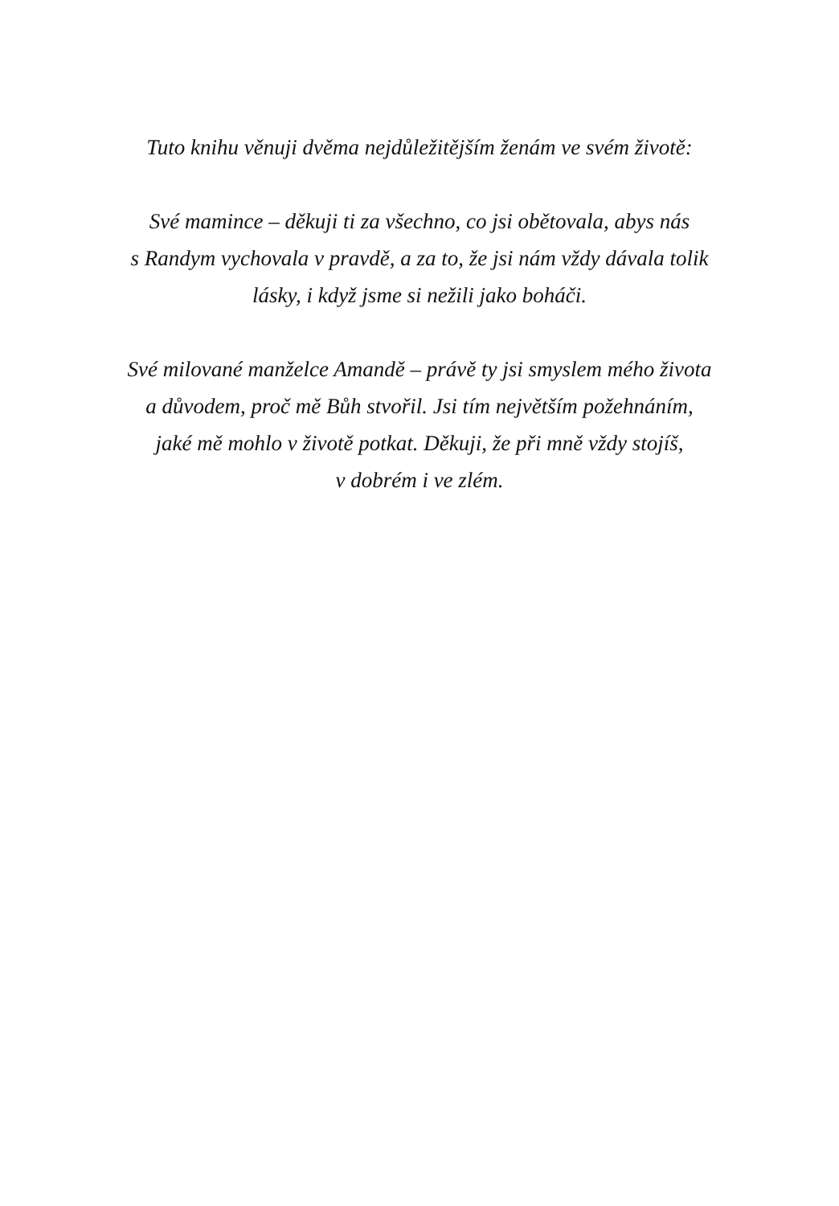Tuto knihu věnuji dvěma nejdůležitějším ženám ve svém životě:
Své mamince – děkuji ti za všechno, co jsi obětovala, abys nás
s Randym vychovala v pravdě, a za to, že jsi nám vždy dávala tolik
lásky, i když jsme si nežili jako boháči.
Své milované manželce Amandě – právě ty jsi smyslem mého života
a důvodem, proč mě Bůh stvořil. Jsi tím největším požehnáním,
jaké mě mohlo v životě potkat. Děkuji, že při mně vždy stojíš,
v dobrém i ve zlém.